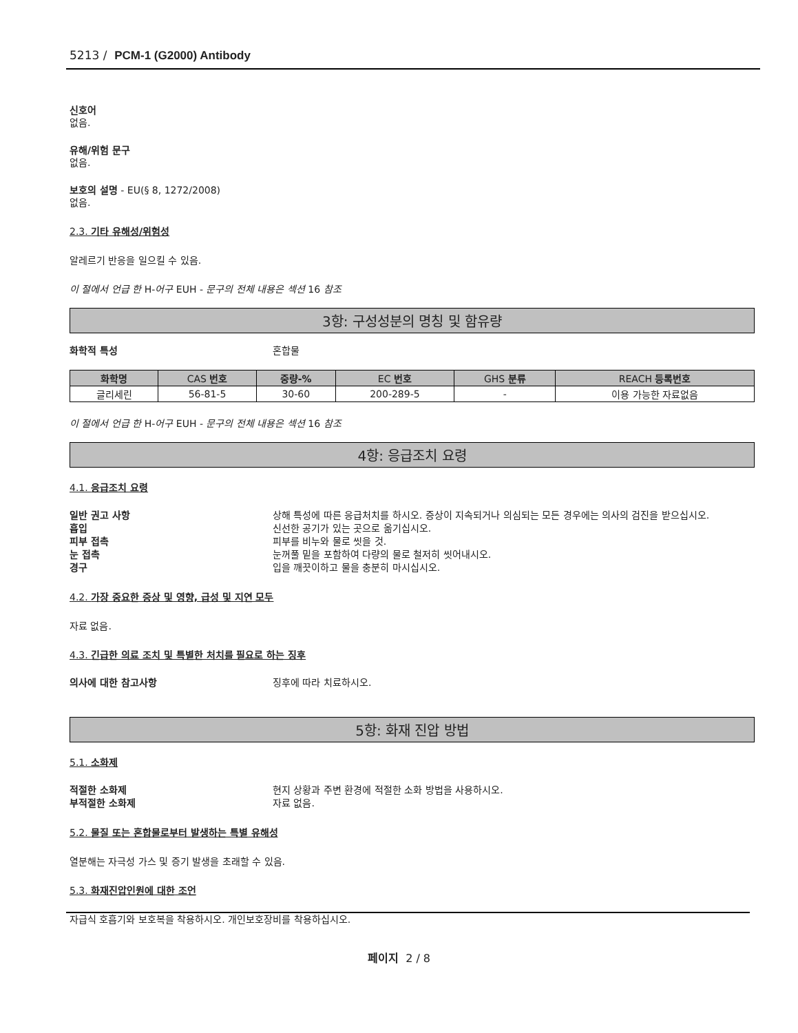5213 / PCM-1 (G2000) Antibody
신호어
없음.
유해/위험 문구
없음.
보호의 설명 - EU(§ 8, 1272/2008)
없음.
2.3. 기타 유해성/위험성
알레르기 반응을 일으킬 수 있음.
이 절에서 언급 한 H-어구 EUH - 문구의 전체 내용은 섹션 16 참조
3항: 구성성분의 명칭 및 함유량
화학적 특성 혼합물
| 화학명 | CAS 번호 | 중량-% | EC 번호 | GHS 분류 | REACH 등록번호 |
| --- | --- | --- | --- | --- | --- |
| 글리세린 | 56-81-5 | 30-60 | 200-289-5 | - | 이용 가능한 자료없음 |
이 절에서 언급 한 H-어구 EUH - 문구의 전체 내용은 섹션 16 참조
4항: 응급조치 요령
4.1. 응급조치 요령
일반 권고 사항 상해 특성에 따른 응급처치를 하시오. 증상이 지속되거나 의심되는 모든 경우에는 의사의 검진을 받으십시오.
흡입 신선한 공기가 있는 곳으로 옮기십시오.
피부 접촉 피부를 비누와 물로 씻을 것.
눈 접촉 눈꺼풀 밑을 포함하여 다량의 물로 철저히 씻어내시오.
경구 입을 깨끗이하고 물을 충분히 마시십시오.
4.2. 가장 중요한 증상 및 영향, 급성 및 지연 모두
자료 없음.
4.3. 긴급한 의료 조치 및 특별한 처치를 필요로 하는 징후
의사에 대한 참고사항 징후에 따라 치료하시오.
5항: 화재 진압 방법
5.1. 소화제
적절한 소화제 현지 상황과 주변 환경에 적절한 소화 방법을 사용하시오.
부적절한 소화제 자료 없음.
5.2. 물질 또는 혼합물로부터 발생하는 특별 유해성
열분해는 자극성 가스 및 증기 발생을 초래할 수 있음.
5.3. 화재진압인원에 대한 조언
자급식 호흡기와 보호복을 착용하시오. 개인보호장비를 착용하십시오.
페이지 2 / 8